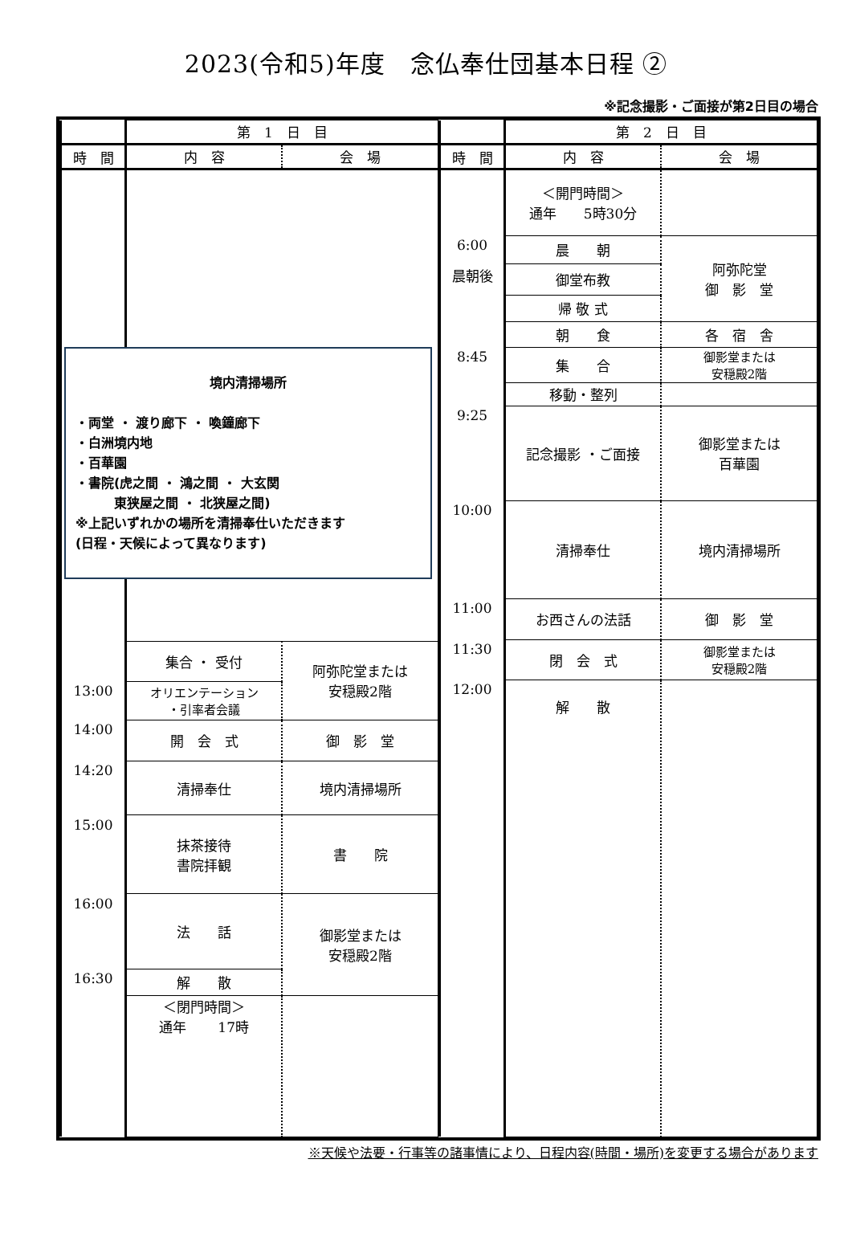2023(令和5)年度　念仏奉仕団基本日程 ②
※記念撮影・ご面接が第2日目の場合
| | 第 1 日 目 | |
| --- | --- | --- |
| 時 間 | 内 容 | 会 場 |
| | 境内清掃場所 ・両堂 ・ 渡り廊下 ・ 喚鐘廊下 ・白洲境内地 ・百華園 ・書院(虎之間 ・ 鴻之間 ・ 大玄関 東狭屋之間 ・ 北狭屋之間) ※上記いずれかの場所を清掃奉仕いただきます (日程・天候によって異なります) | |
| | 集合 ・ 受付 | 阿弥陀堂または 安穏殿2階 |
| 13:00 | オリエンテーション ・引率者会議 | |
| 14:00 | 開 会 式 | 御 影 堂 |
| 14:20 | 清掃奉仕 | 境内清掃場所 |
| 15:00 | 抹茶接待 書院拝観 | 書 院 |
| 16:00 | 法 話 | 御影堂または 安穏殿2階 |
| 16:30 | 解 散 | |
| | ＜閉門時間＞ 通年 17時 | |
| | 第 2 日 目 | |
| --- | --- | --- |
| 時 間 | 内 容 | 会 場 |
| | ＜開門時間＞ 通年 5時30分 | |
| 6:00 | 晨 朝 | 阿弥陀堂 御 影 堂 |
| 晨朝後 | 御堂布教 | |
| | 帰 敬 式 | |
| | 朝 食 | 各 宿 舎 |
| 8:45 | 集 合 | 御影堂または 安穏殿2階 |
| | 移動・整列 | |
| 9:25 | 記念撮影 ・ご面接 | 御影堂または 百華園 |
| 10:00 | 清掃奉仕 | 境内清掃場所 |
| 11:00 | お西さんの法話 | 御 影 堂 |
| 11:30 | 閉 会 式 | 御影堂または 安穏殿2階 |
| 12:00 | 解 散 | |
※天候や法要・行事等の諸事情により、日程内容(時間・場所)を変更する場合があります